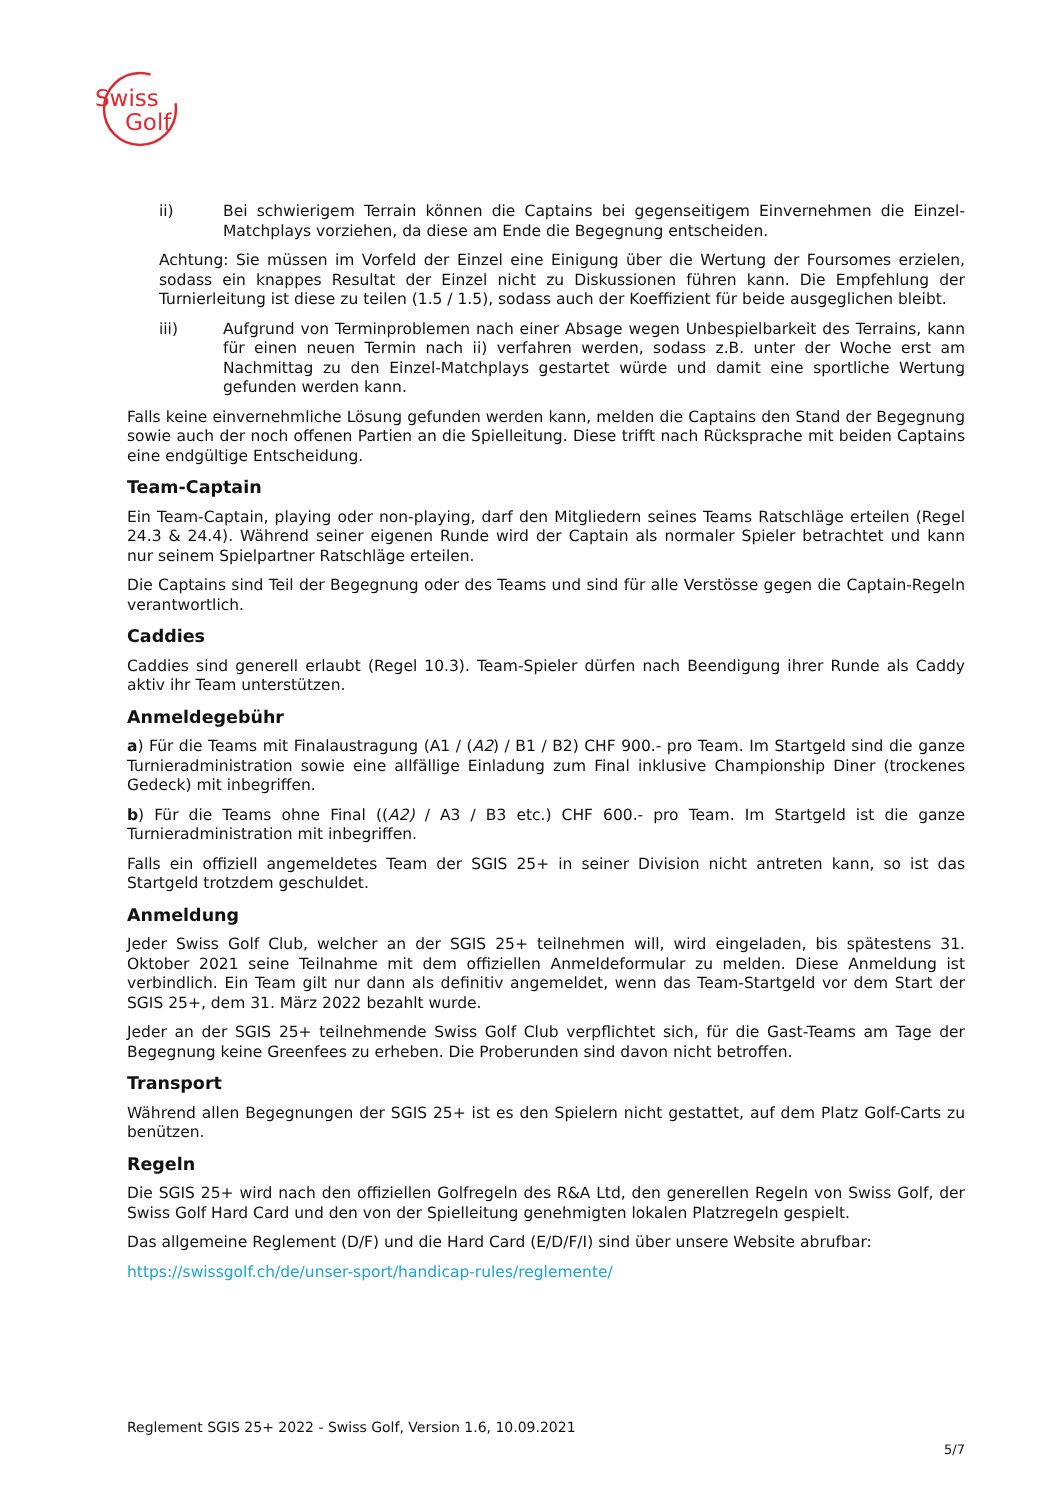Swiss
Golf
ii) Bei schwierigem Terrain können die Captains bei gegenseitigem Einvernehmen die Einzel-Matchplays vorziehen, da diese am Ende die Begegnung entscheiden.
Achtung: Sie müssen im Vorfeld der Einzel eine Einigung über die Wertung der Foursomes erzielen, sodass ein knappes Resultat der Einzel nicht zu Diskussionen führen kann. Die Empfehlung der Turnierleitung ist diese zu teilen (1.5 / 1.5), sodass auch der Koeffizient für beide ausgeglichen bleibt.
iii) Aufgrund von Terminproblemen nach einer Absage wegen Unbespielbarkeit des Terrains, kann für einen neuen Termin nach ii) verfahren werden, sodass z.B. unter der Woche erst am Nachmittag zu den Einzel-Matchplays gestartet würde und damit eine sportliche Wertung gefunden werden kann.
Falls keine einvernehmliche Lösung gefunden werden kann, melden die Captains den Stand der Begegnung sowie auch der noch offenen Partien an die Spielleitung. Diese trifft nach Rücksprache mit beiden Captains eine endgültige Entscheidung.
Team-Captain
Ein Team-Captain, playing oder non-playing, darf den Mitgliedern seines Teams Ratschläge erteilen (Regel 24.3 & 24.4). Während seiner eigenen Runde wird der Captain als normaler Spieler betrachtet und kann nur seinem Spielpartner Ratschläge erteilen.
Die Captains sind Teil der Begegnung oder des Teams und sind für alle Verstösse gegen die Captain-Regeln verantwortlich.
Caddies
Caddies sind generell erlaubt (Regel 10.3). Team-Spieler dürfen nach Beendigung ihrer Runde als Caddy aktiv ihr Team unterstützen.
Anmeldegebühr
a) Für die Teams mit Finalaustragung (A1 / (A2) / B1 / B2) CHF 900.- pro Team. Im Startgeld sind die ganze Turnieradministration sowie eine allfällige Einladung zum Final inklusive Championship Diner (trockenes Gedeck) mit inbegriffen.
b) Für die Teams ohne Final ((A2) / A3 / B3 etc.) CHF 600.- pro Team. Im Startgeld ist die ganze Turnieradministration mit inbegriffen.
Falls ein offiziell angemeldetes Team der SGIS 25+ in seiner Division nicht antreten kann, so ist das Startgeld trotzdem geschuldet.
Anmeldung
Jeder Swiss Golf Club, welcher an der SGIS 25+ teilnehmen will, wird eingeladen, bis spätestens 31. Oktober 2021 seine Teilnahme mit dem offiziellen Anmeldeformular zu melden. Diese Anmeldung ist verbindlich. Ein Team gilt nur dann als definitiv angemeldet, wenn das Team-Startgeld vor dem Start der SGIS 25+, dem 31. März 2022 bezahlt wurde.
Jeder an der SGIS 25+ teilnehmende Swiss Golf Club verpflichtet sich, für die Gast-Teams am Tage der Begegnung keine Greenfees zu erheben. Die Proberunden sind davon nicht betroffen.
Transport
Während allen Begegnungen der SGIS 25+ ist es den Spielern nicht gestattet, auf dem Platz Golf-Carts zu benützen.
Regeln
Die SGIS 25+ wird nach den offiziellen Golfregeln des R&A Ltd, den generellen Regeln von Swiss Golf, der Swiss Golf Hard Card und den von der Spielleitung genehmigten lokalen Platzregeln gespielt.
Das allgemeine Reglement (D/F) und die Hard Card (E/D/F/I) sind über unsere Website abrufbar:
https://swissgolf.ch/de/unser-sport/handicap-rules/reglemente/
Reglement SGIS 25+ 2022 - Swiss Golf, Version 1.6, 10.09.2021
5/7